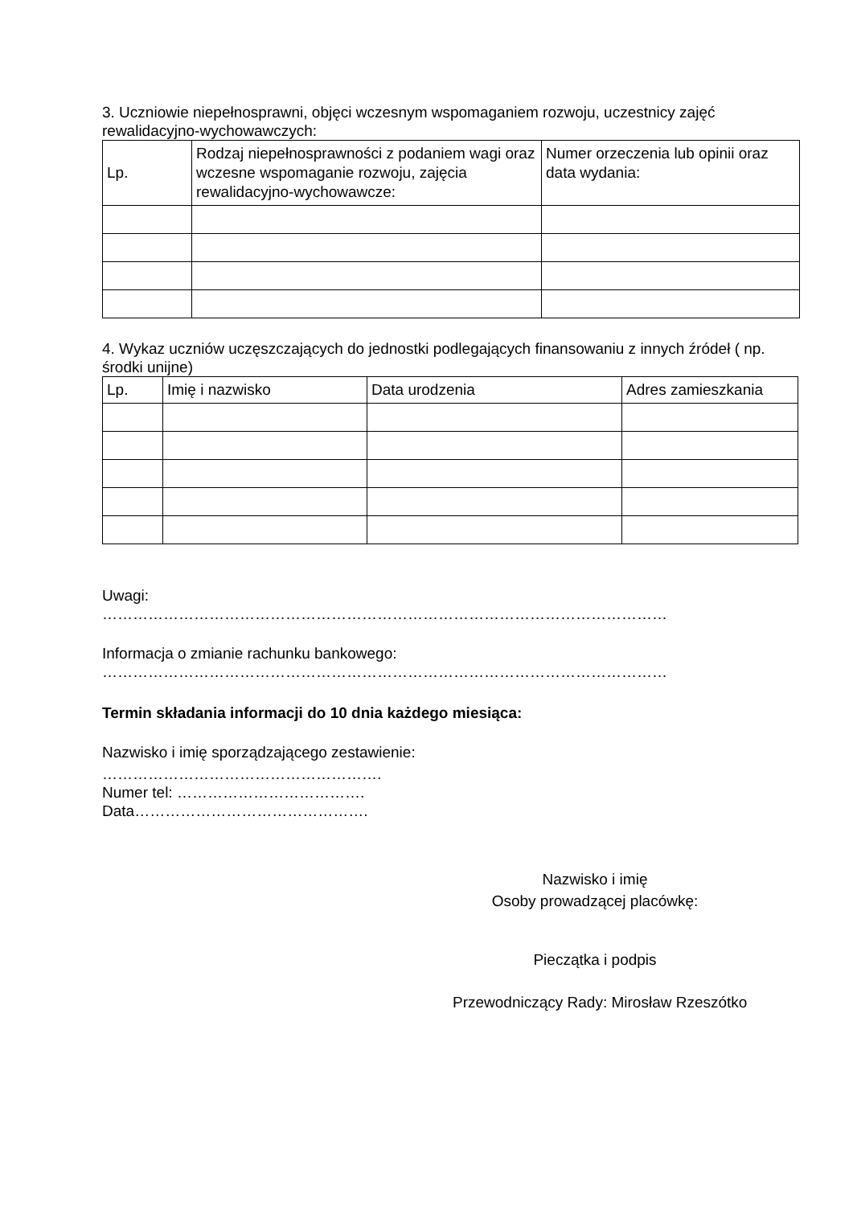3. Uczniowie niepełnosprawni, objęci wczesnym wspomaganiem rozwoju, uczestnicy zajęć rewalidacyjno-wychowawczych:
| Lp. | Rodzaj niepełnosprawności z podaniem wagi oraz wczesne wspomaganie rozwoju, zajęcia rewalidacyjno-wychowawcze: | Numer orzeczenia lub opinii oraz data wydania: |
| --- | --- | --- |
4. Wykaz uczniów uczęszczających do jednostki podlegających finansowaniu z innych źródeł ( np. środki unijne)
| Lp. | Imię i nazwisko | Data urodzenia | Adres zamieszkania |
| --- | --- | --- | --- |
Uwagi:
…………………………………………………………………………………………………
Informacja o zmianie rachunku bankowego:
…………………………………………………………………………………………………
Termin składania informacji do 10 dnia każdego miesiąca:
Nazwisko i imię sporządzającego zestawienie:
……………………………………………….
Numer tel: ……………………………….
Data……………………………………….
Nazwisko i imię
Osoby prowadzącej placówkę:
Pieczątka i podpis
Przewodniczący Rady: Mirosław Rzeszótko